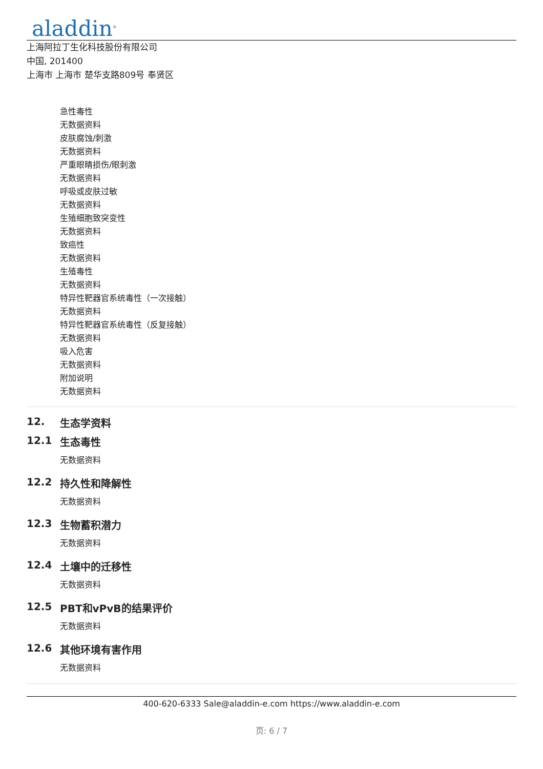aladdin<sup>®</sup>
上海阿拉丁生化科技股份有限公司
中国, 201400
上海市 上海市 楚华支路809号 奉贤区
急性毒性
无数据资料
皮肤腐蚀/刺激
无数据资料
严重眼睛损伤/眼刺激
无数据资料
呼吸或皮肤过敏
无数据资料
生殖细胞致突变性
无数据资料
致癌性
无数据资料
生殖毒性
无数据资料
特异性靶器官系统毒性（一次接触）
无数据资料
特异性靶器官系统毒性（反复接触）
无数据资料
吸入危害
无数据资料
附加说明
无数据资料
12. 生态学资料
12.1 生态毒性
无数据资料
12.2 持久性和降解性
无数据资料
12.3 生物蓄积潜力
无数据资料
12.4 土壤中的迁移性
无数据资料
12.5 PBT和vPvB的结果评价
无数据资料
12.6 其他环境有害作用
无数据资料
400-620-6333 Sale@aladdin-e.com https://www.aladdin-e.com
页: 6 / 7